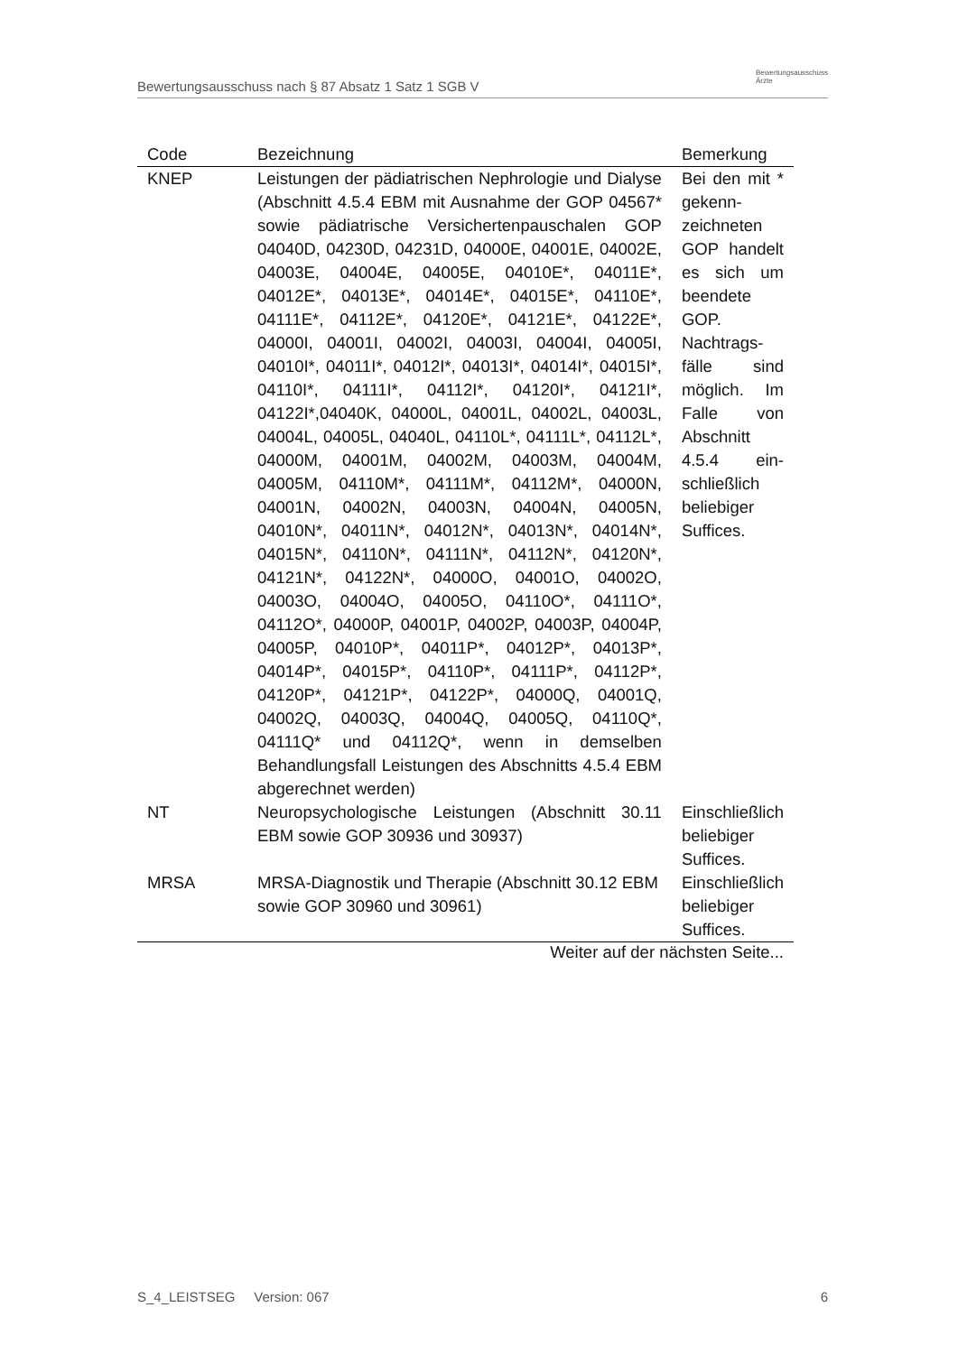Bewertungsausschuss nach § 87 Absatz 1 Satz 1 SGB V
Bewertungsausschuss
Ärzte
| Code | Bezeichnung | Bemerkung |
| --- | --- | --- |
| KNEP | Leistungen der pädiatrischen Nephrologie und Dialyse (Abschnitt 4.5.4 EBM mit Ausnahme der GOP 04567* sowie pädiatrische Versichertenpauschalen GOP 04040D, 04230D, 04231D, 04000E, 04001E, 04002E, 04003E, 04004E, 04005E, 04010E*, 04011E*, 04012E*, 04013E*, 04014E*, 04015E*, 04110E*, 04111E*, 04112E*, 04120E*, 04121E*, 04122E*, 04000I, 04001I, 04002I, 04003I, 04004I, 04005I, 04010I*, 04011I*, 04012I*, 04013I*, 04014I*, 04015I*, 04110I*, 04111I*, 04112I*, 04120I*, 04121I*, 04122I*,04040K, 04000L, 04001L, 04002L, 04003L, 04004L, 04005L, 04040L, 04110L*, 04111L*, 04112L*, 04000M, 04001M, 04002M, 04003M, 04004M, 04005M, 04110M*, 04111M*, 04112M*, 04000N, 04001N, 04002N, 04003N, 04004N, 04005N, 04010N*, 04011N*, 04012N*, 04013N*, 04014N*, 04015N*, 04110N*, 04111N*, 04112N*, 04120N*, 04121N*, 04122N*, 04000O, 04001O, 04002O, 04003O, 04004O, 04005O, 04110O*, 04111O*, 04112O*, 04000P, 04001P, 04002P, 04003P, 04004P, 04005P, 04010P*, 04011P*, 04012P*, 04013P*, 04014P*, 04015P*, 04110P*, 04111P*, 04112P*, 04120P*, 04121P*, 04122P*, 04000Q, 04001Q, 04002Q, 04003Q, 04004Q, 04005Q, 04110Q*, 04111Q* und 04112Q*, wenn in demselben Behandlungsfall Leistungen des Abschnitts 4.5.4 EBM abgerechnet werden) | Bei den mit * gekenn­zeichneten GOP han­delt es sich um been­dete GOP. Nachtrags­fälle sind möglich. Im Falle von Abschnitt 4.5.4 ein­schließlich beliebiger Suffices. |
| NT | Neuropsychologische Leistungen (Abschnitt 30.11 EBM sowie GOP 30936 und 30937) | Einschließlich beliebiger Suffices. |
| MRSA | MRSA-Diagnostik und Therapie (Abschnitt 30.12 EBM sowie GOP 30960 und 30961) | Einschließlich beliebiger Suffices. |
Weiter auf der nächsten Seite...
S_4_LEISTSEG Version: 067 6